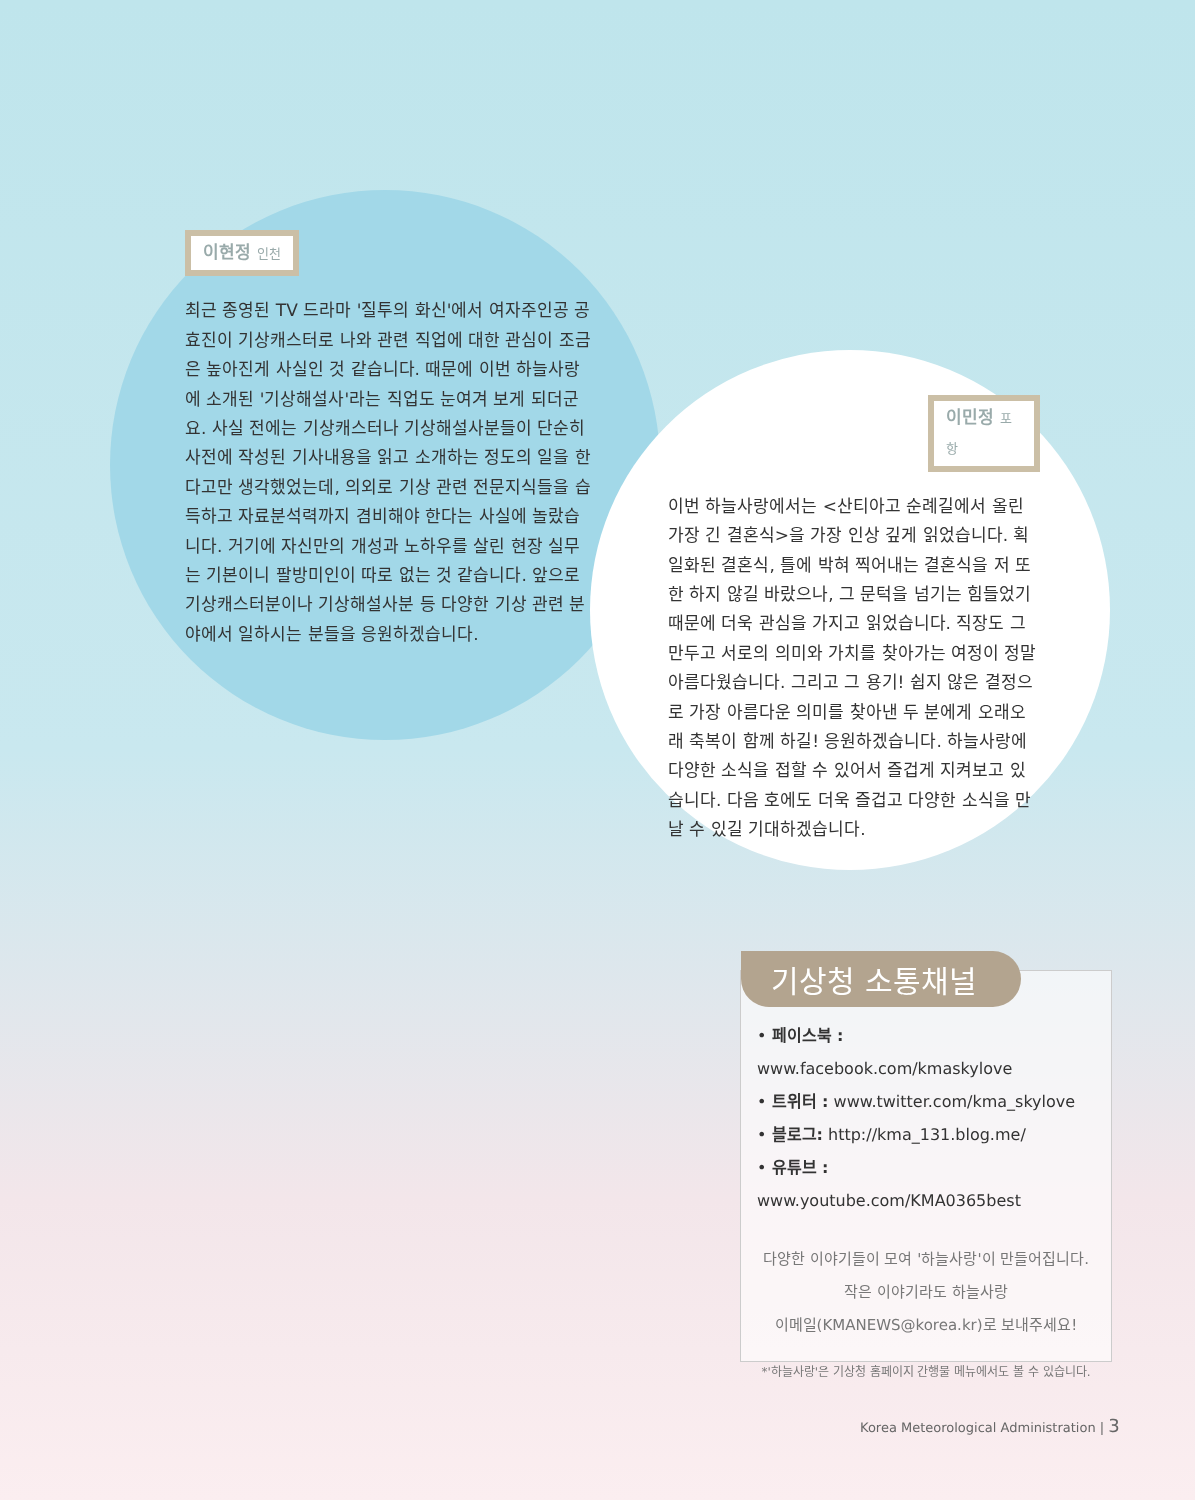이현정 인천
최근 종영된 TV 드라마 '질투의 화신'에서 여자주인공 공효진이 기상캐스터로 나와 관련 직업에 대한 관심이 조금은 높아진게 사실인 것 같습니다. 때문에 이번 하늘사랑에 소개된 '기상해설사'라는 직업도 눈여겨 보게 되더군요. 사실 전에는 기상캐스터나 기상해설사분들이 단순히 사전에 작성된 기사내용을 읽고 소개하는 정도의 일을 한다고만 생각했었는데, 의외로 기상 관련 전문지식들을 습득하고 자료분석력까지 겸비해야 한다는 사실에 놀랐습니다. 거기에 자신만의 개성과 노하우를 살린 현장 실무는 기본이니 팔방미인이 따로 없는 것 같습니다. 앞으로 기상캐스터분이나 기상해설사분 등 다양한 기상 관련 분야에서 일하시는 분들을 응원하겠습니다.
이민정 포항
이번 하늘사랑에서는 <산티아고 순례길에서 올린 가장 긴 결혼식>을 가장 인상 깊게 읽었습니다. 획일화된 결혼식, 틀에 박혀 찍어내는 결혼식을 저 또한 하지 않길 바랐으나, 그 문턱을 넘기는 힘들었기 때문에 더욱 관심을 가지고 읽었습니다. 직장도 그만두고 서로의 의미와 가치를 찾아가는 여정이 정말 아름다웠습니다. 그리고 그 용기! 쉽지 않은 결정으로 가장 아름다운 의미를 찾아낸 두 분에게 오래오래 축복이 함께 하길! 응원하겠습니다. 하늘사랑에 다양한 소식을 접할 수 있어서 즐겁게 지켜보고 있습니다. 다음 호에도 더욱 즐겁고 다양한 소식을 만날 수 있길 기대하겠습니다.
기상청 소통채널
• 페이스북 : www.facebook.com/kmaskylove
• 트위터 : www.twitter.com/kma_skylove
• 블로그: http://kma_131.blog.me/
• 유튜브 : www.youtube.com/KMA0365best
다양한 이야기들이 모여 '하늘사랑'이 만들어집니다.
작은 이야기라도 하늘사랑
이메일(KMANEWS@korea.kr)로 보내주세요!
*'하늘사랑'은 기상청 홈페이지 간행물 메뉴에서도 볼 수 있습니다.
Korea Meteorological Administration | 3